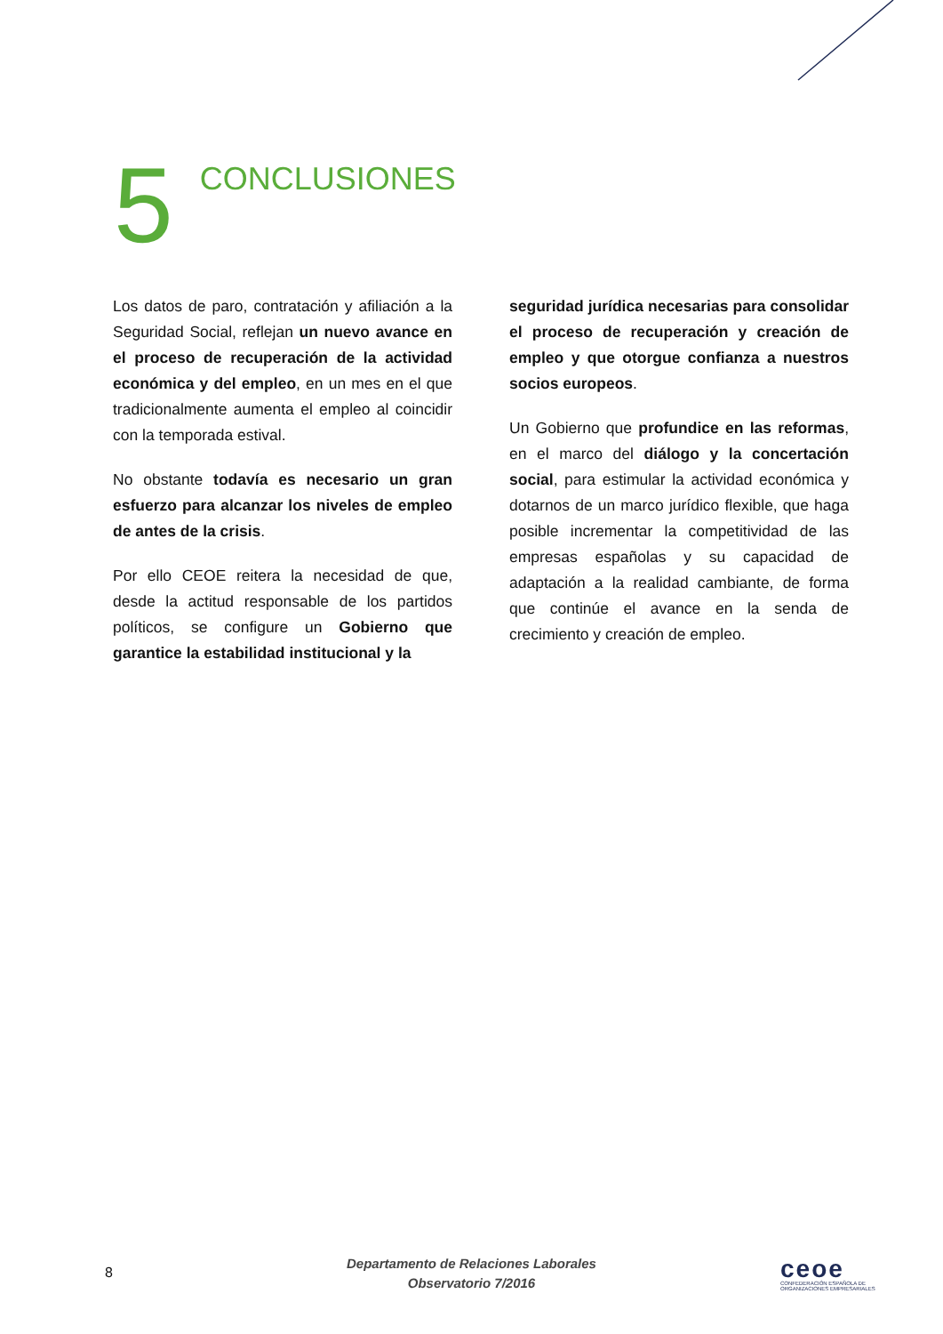5
CONCLUSIONES
Los datos de paro, contratación y afiliación a la Seguridad Social, reflejan un nuevo avance en el proceso de recuperación de la actividad económica y del empleo, en un mes en el que tradicionalmente aumenta el empleo al coincidir con la temporada estival.
No obstante todavía es necesario un gran esfuerzo para alcanzar los niveles de empleo de antes de la crisis.
Por ello CEOE reitera la necesidad de que, desde la actitud responsable de los partidos políticos, se configure un Gobierno que garantice la estabilidad institucional y la
seguridad jurídica necesarias para consolidar el proceso de recuperación y creación de empleo y que otorgue confianza a nuestros socios europeos.
Un Gobierno que profundice en las reformas, en el marco del diálogo y la concertación social, para estimular la actividad económica y dotarnos de un marco jurídico flexible, que haga posible incrementar la competitividad de las empresas españolas y su capacidad de adaptación a la realidad cambiante, de forma que continúe el avance en la senda de crecimiento y creación de empleo.
8
Departamento de Relaciones Laborales
Observatorio 7/2016
ceoe
CONFEDERACIÓN ESPAÑOLA DE
ORGANIZACIONES EMPRESARIALES